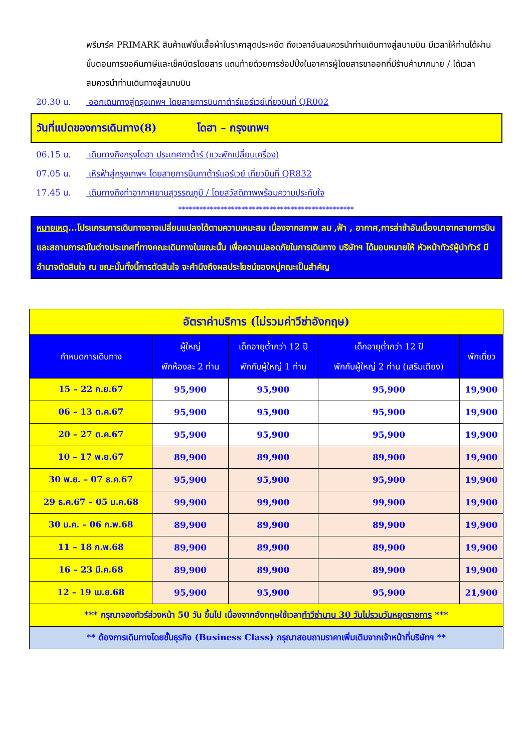พรีมาร์ค PRIMARK สินค้าแฟชั่นเสื้อผ้าในราคาสุดประหยัด ถึงเวลาอันสมควรนำท่านเดินทางสู่สนามบิน มีเวลาให้ท่านได้ผ่านขั้นตอนการขอคืนภาษีและเช็คบัตรโดยสาร แถมท้ายด้วยการช้อปปิ้งในอาคารผู้โดยสารขาออกที่มีร้านค้ามากมาย / ได้เวลาสมควรนำท่านเดินทางสู่สนามบิน
20.30 น. ออกเดินทางสู่กรุงเทพฯ โดยสายการบินกาต้าร์แอร์เวย์เที่ยวบินที่ QR002
วันที่แปดของการเดินทาง(8) โดฮา – กรุงเทพฯ
06.15 น. เดินทางถึงกรุงโดฮา ประเทศกาต้าร์ (แวะพักเปลี่ยนเครื่อง)
07.05 น. เหิรฟ้าสู่กรุงเทพฯ โดยสายการบินกาต้าร์แอร์เวย์ เที่ยวบินที่ QR832
17.45 น. เดินทางถึงท่าอากาศยานสุวรรณภูมิ / โดยสวัสดิภาพพร้อมความประทับใจ
**************************************************
หมายเหตุ...โปรแกรมการเดินทางอาจเปลี่ยนแปลงได้ตามความเหมะสม เนื่องจากสภาพ ลม ,ฟ้า , อากาศ,การล่าช้าอันเนื่องมาจากสายการบิน และสถานการณ์ในต่างประเทศที่ทางคณะเดินทางในขณะนั้น เพื่อความปลอดภัยในการเดินทาง บริษัทฯ ได้มอบหมายให้ หัวหน้าทัวร์ผู้นำทัวร์ มีอำนาจตัดสินใจ ณ ขณะนั้นทั้งนี้การตัดสินใจ จะคำนึงถึงผลประโยชน์ของหมู่คณะเป็นสำคัญ
| อัตราค่าบริการ (ไม่รวมค่าวีซ่าอังกฤษ) | | | | |
| กำหนดการเดินทาง | ผู้ใหญ่ พักห้องละ 2 ท่าน | เด็กอายุต่ำกว่า 12 ปี พักกับผู้ใหญ่ 1 ท่าน | เด็กอายุต่ำกว่า 12 ปี พักกับผู้ใหญ่ 2 ท่าน (เสริมเตียง) | พักเดี่ยว |
| 15 – 22 ก.ย.67 | 95,900 | 95,900 | 95,900 | 19,900 |
| 06 – 13 ต.ค.67 | 95,900 | 95,900 | 95,900 | 19,900 |
| 20 – 27 ต.ค.67 | 95,900 | 95,900 | 95,900 | 19,900 |
| 10 – 17 พ.ย.67 | 89,900 | 89,900 | 89,900 | 19,900 |
| 30 พ.ย. – 07 ธ.ค.67 | 95,900 | 95,900 | 95,900 | 19,900 |
| 29 ธ.ค.67 – 05 ม.ค.68 | 99,900 | 99,900 | 99,900 | 19,900 |
| 30 ม.ค. – 06 ก.พ.68 | 89,900 | 89,900 | 89,900 | 19,900 |
| 11 – 18 ก.พ.68 | 89,900 | 89,900 | 89,900 | 19,900 |
| 16 – 23 มี.ค.68 | 89,900 | 89,900 | 89,900 | 19,900 |
| 12 – 19 เม.ย.68 | 95,900 | 95,900 | 95,900 | 21,900 |
| *** กรุณาจองทัวร์ล่วงหน้า 50 วัน ขึ้นไป เนื่องจากอังกฤษใช้เวลา ทำวีซ่านาน 30 วันไม่รวมวันหยุดราชการ *** | | | | |
| ** ต้องการเดินทางโดยชั้นธุรกิจ (Business Class) กรุณาสอบถามราคาเพิ่มเติมจากเจ้าหน้าที่บริษัทฯ ** | | | | |